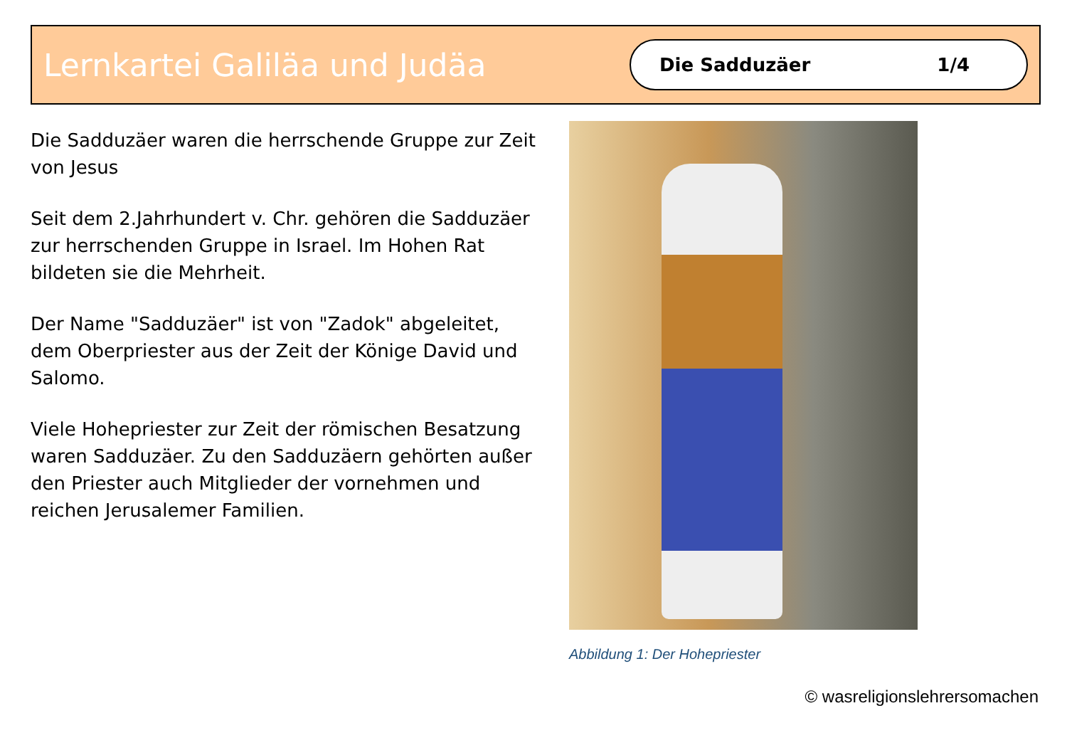Lernkartei Galiläa und Judäa
Die Sadduzäer 1/4
Die Sadduzäer waren die herrschende Gruppe zur Zeit von Jesus
Seit dem 2.Jahrhundert v. Chr. gehören die Sadduzäer zur herrschenden Gruppe in Israel. Im Hohen Rat bildeten sie die Mehrheit.
Der Name "Sadduzäer" ist von "Zadok" abgeleitet, dem Oberpriester aus der Zeit der Könige David und Salomo.
Viele Hohepriester zur Zeit der römischen Besatzung waren Sadduzäer. Zu den Sadduzäern gehörten außer den Priester auch Mitglieder der vornehmen und reichen Jerusalemer Familien.
Abbildung 1: Der Hohepriester
© wasreligionslehrersomachen